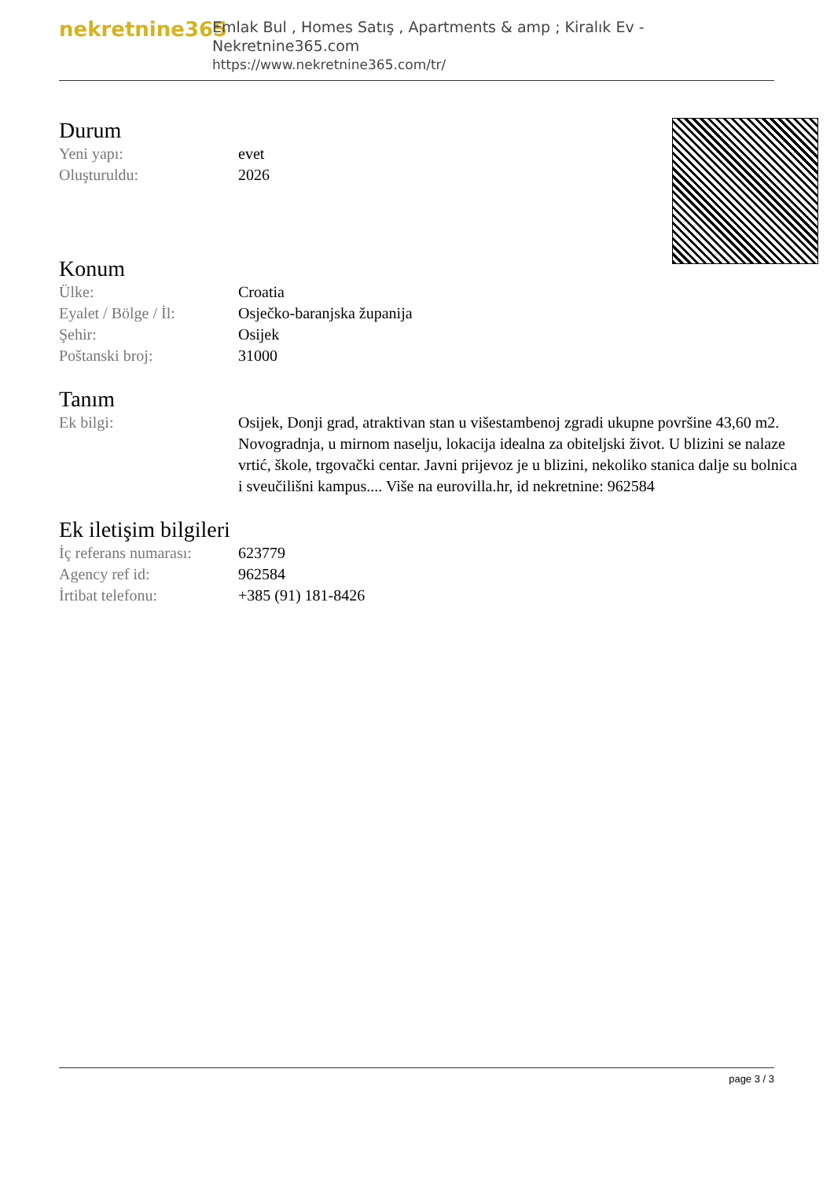nekretnine365
Emlak Bul , Homes Satış , Apartments & amp ; Kiralık Ev - Nekretnine365.com
https://www.nekretnine365.com/tr/
Durum
| Yeni yapı: | evet |
| Oluşturuldu: | 2026 |
Konum
| Ülke: | Croatia |
| Eyalet / Bölge / İl: | Osječko-baranjska županija |
| Şehir: | Osijek |
| Poštanski broj: | 31000 |
Tanım
| Ek bilgi: | Osijek, Donji grad, atraktivan stan u višestambenoj zgradi ukupne površine 43,60 m2. Novogradnja, u mirnom naselju, lokacija idealna za obiteljski život. U blizini se nalaze vrtić, škole, trgovački centar. Javni prijevoz je u blizini, nekoliko stanica dalje su bolnica i sveučilišni kampus.... Više na eurovilla.hr, id nekretnine: 962584 |
Ek iletişim bilgileri
| İç referans numarası: | 623779 |
| Agency ref id: | 962584 |
| İrtibat telefonu: | +385 (91) 181-8426 |
page 3 / 3